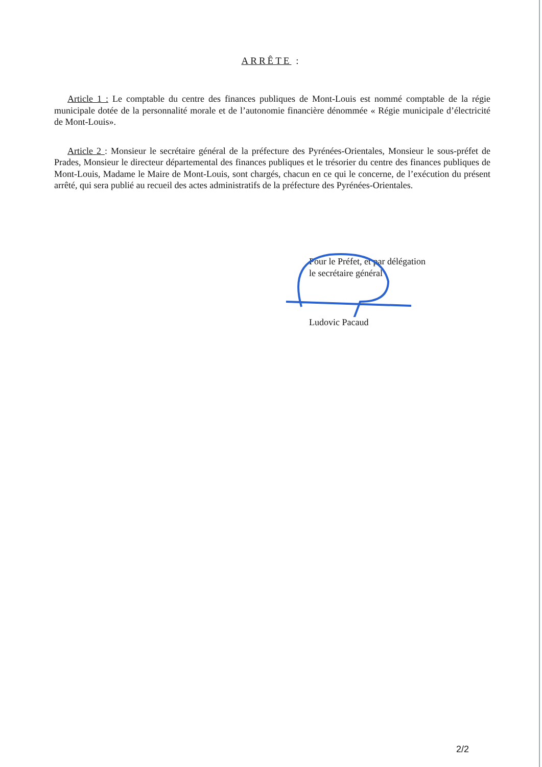ARRÊTE :
Article 1 : Le comptable du centre des finances publiques de Mont-Louis est nommé comptable de la régie municipale dotée de la personnalité morale et de l’autonomie financière dénommée « Régie municipale d’électricité de Mont-Louis».
Article 2 : Monsieur le secrétaire général de la préfecture des Pyrénées-Orientales, Monsieur le sous-préfet de Prades, Monsieur le directeur départemental des finances publiques et le trésorier du centre des finances publiques de Mont-Louis, Madame le Maire de Mont-Louis, sont chargés, chacun en ce qui le concerne, de l’exécution du présent arrêté, qui sera publié au recueil des actes administratifs de la préfecture des Pyrénées-Orientales.
Pour le Préfet, et par délégation
le secrétaire général
Ludovic Pacaud
2/2